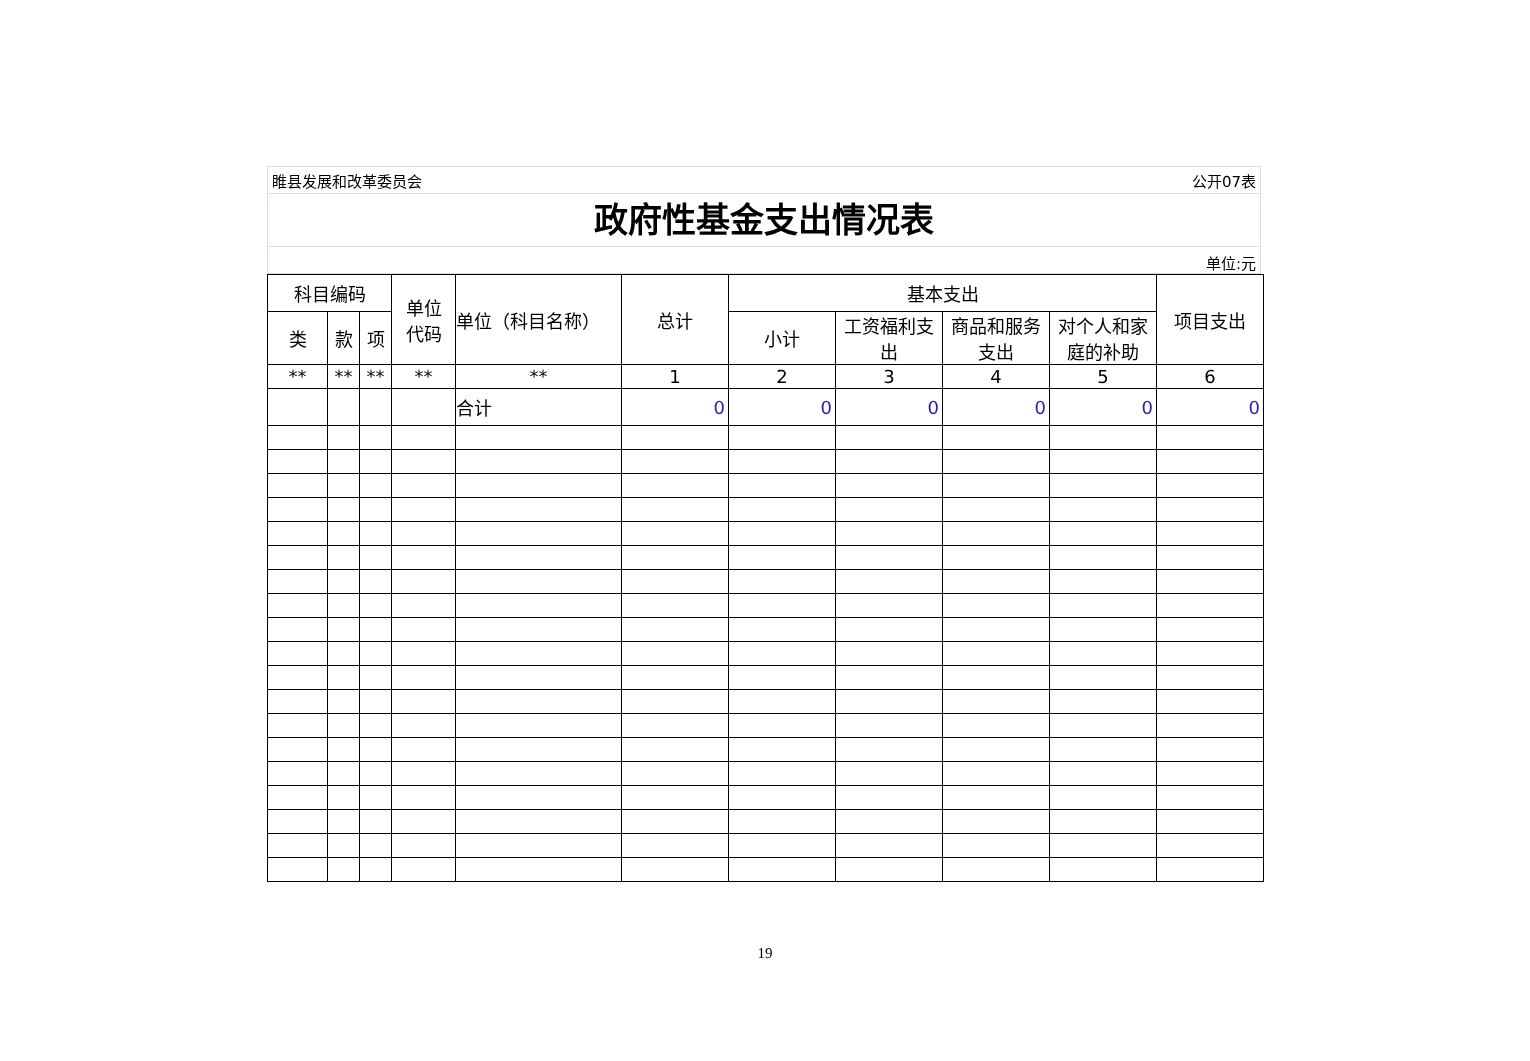睢县发展和改革委员会 公开07表
政府性基金支出情况表
单位:元
| 科目编码 | | | 单位 代码 | 单位（科目名称） | 总计 | 基本支出 | | | | 项目支出 |
| --- | --- | --- | --- | --- | --- | --- | --- | --- | --- | --- |
| 类 | 款 | 项 | | | | 小计 | 工资福利支出 | 商品和服务支出 | 对个人和家庭的补助 | |
| ** | ** | ** | ** | ** | 1 | 2 | 3 | 4 | 5 | 6 |
| | | | | 合计 | 0 | 0 | 0 | 0 | 0 | 0 |
19